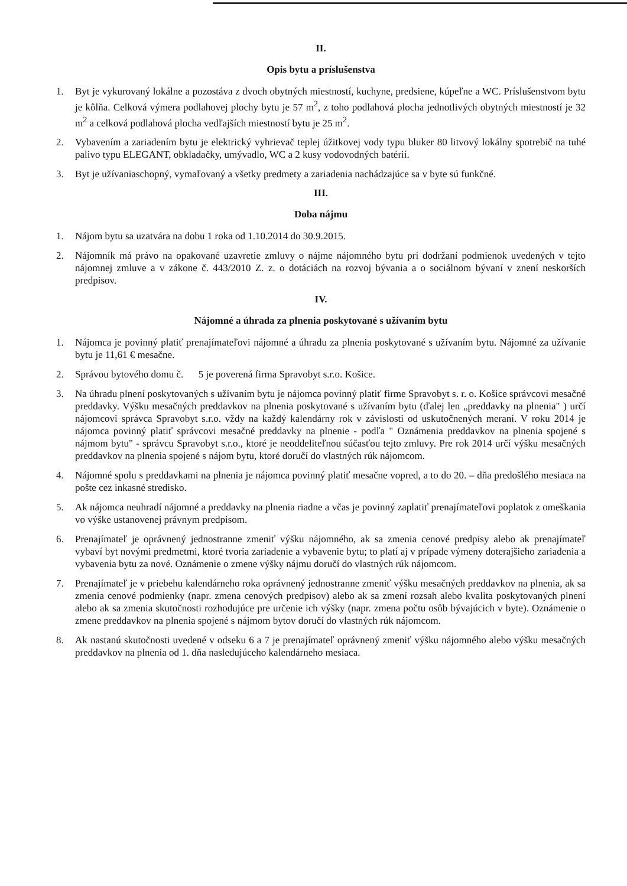II.
Opis bytu a príslušenstva
1. Byt je vykurovaný lokálne a pozostáva z dvoch obytných miestností, kuchyne, predsiene, kúpeľne a WC. Príslušenstvom bytu je kôlňa. Celková výmera podlahovej plochy bytu je 57 m<sup>2</sup>, z toho podlahová plocha jednotlivých obytných miestností je 32 m<sup>2</sup> a celková podlahová plocha vedľajších miestností bytu je 25 m<sup>2</sup>.
2. Vybavením a zariadením bytu je elektrický vyhrievač teplej úžitkovej vody typu bluker 80 litvový lokálny spotrebič na tuhé palivo typu ELEGANT, obkladačky, umývadlo, WC a 2 kusy vodovodných batérií.
3. Byt je užívaniaschopný, vymaľovaný a všetky predmety a zariadenia nachádzajúce sa v byte sú funkčné.
III.
Doba nájmu
1. Nájom bytu sa uzatvára na dobu 1 roka od 1.10.2014 do 30.9.2015.
2. Nájomník má právo na opakované uzavretie zmluvy o nájme nájomného bytu pri dodržaní podmienok uvedených v tejto nájomnej zmluve a v zákone č. 443/2010 Z. z. o dotáciách na rozvoj bývania a o sociálnom bývaní v znení neskorších predpisov.
IV.
Nájomné a úhrada za plnenia poskytované s užívaním bytu
1. Nájomca je povinný platiť prenajímateľovi nájomné a úhradu za plnenia poskytované s užívaním bytu. Nájomné za užívanie bytu je 11,61 € mesačne.
2. Správou bytového domu č. 5 je poverená firma Spravobyt s.r.o. Košice.
3. Na úhradu plnení poskytovaných s užívaním bytu je nájomca povinný platiť firme Spravobyt s. r. o. Košice správcovi mesačné preddavky. Výšku mesačných preddavkov na plnenia poskytované s užívaním bytu (ďalej len „preddavky na plnenia" ) určí nájomcovi správca Spravobyt s.r.o. vždy na každý kalendárny rok v závislosti od uskutočnených meraní. V roku 2014 je nájomca povinný platiť správcovi mesačné preddavky na plnenie - podľa " Oznámenia preddavkov na plnenia spojené s nájmom bytu" - správcu Spravobyt s.r.o., ktoré je neoddeliteľnou súčasťou tejto zmluvy. Pre rok 2014 určí výšku mesačných preddavkov na plnenia spojené s nájom bytu, ktoré doručí do vlastných rúk nájomcom.
4. Nájomné spolu s preddavkami na plnenia je nájomca povinný platiť mesačne vopred, a to do 20. – dňa predošlého mesiaca na pošte cez inkasné stredisko.
5. Ak nájomca neuhradí nájomné a preddavky na plnenia riadne a včas je povinný zaplatiť prenajímateľovi poplatok z omeškania vo výške ustanovenej právnym predpisom.
6. Prenajímateľ je oprávnený jednostranne zmeniť výšku nájomného, ak sa zmenia cenové predpisy alebo ak prenajímateľ vybaví byt novými predmetmi, ktoré tvoria zariadenie a vybavenie bytu; to platí aj v prípade výmeny doterajšieho zariadenia a vybavenia bytu za nové. Oznámenie o zmene výšky nájmu doručí do vlastných rúk nájomcom.
7. Prenajímateľ je v priebehu kalendárneho roka oprávnený jednostranne zmeniť výšku mesačných preddavkov na plnenia, ak sa zmenia cenové podmienky (napr. zmena cenových predpisov) alebo ak sa zmení rozsah alebo kvalita poskytovaných plnení alebo ak sa zmenia skutočnosti rozhodujúce pre určenie ich výšky (napr. zmena počtu osôb bývajúcich v byte). Oznámenie o zmene preddavkov na plnenia spojené s nájmom bytov doručí do vlastných rúk nájomcom.
8. Ak nastanú skutočnosti uvedené v odseku 6 a 7 je prenajímateľ oprávnený zmeniť výšku nájomného alebo výšku mesačných preddavkov na plnenia od 1. dňa nasledujúceho kalendárneho mesiaca.